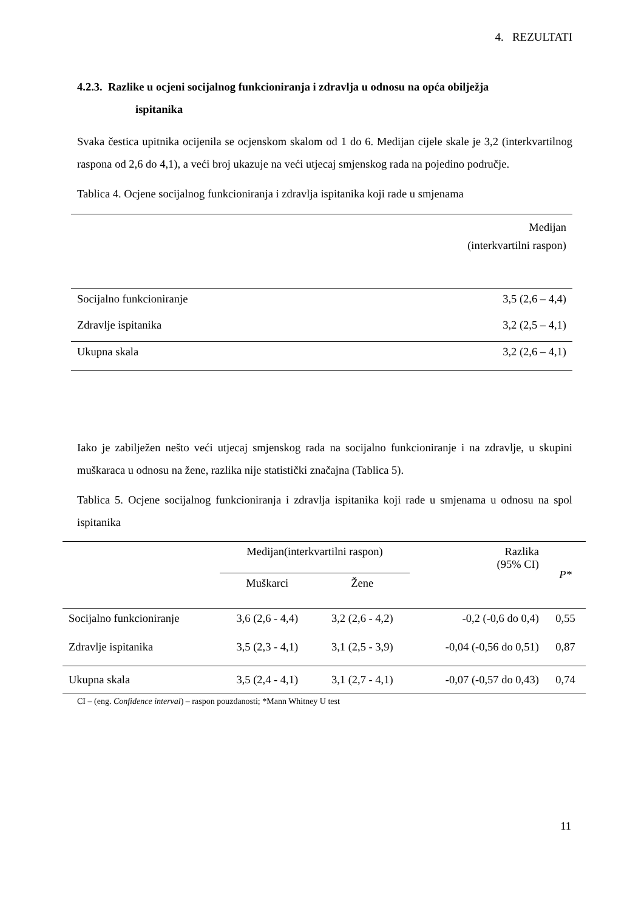4. REZULTATI
4.2.3. Razlike u ocjeni socijalnog funkcioniranja i zdravlja u odnosu na opća obilježja
ispitanika
Svaka čestica upitnika ocijenila se ocjenskom skalom od 1 do 6. Medijan cijele skale je 3,2 (interkvartilnog raspona od 2,6 do 4,1), a veći broj ukazuje na veći utjecaj smjenskog rada na pojedino područje.
Tablica 4. Ocjene socijalnog funkcioniranja i zdravlja ispitanika koji rade u smjenama
| | Medijan (interkvartilni raspon) |
| Socijalno funkcioniranje | 3,5 (2,6 – 4,4) |
| Zdravlje ispitanika | 3,2 (2,5 – 4,1) |
| Ukupna skala | 3,2 (2,6 – 4,1) |
Iako je zabilježen nešto veći utjecaj smjenskog rada na socijalno funkcioniranje i na zdravlje, u skupini muškaraca u odnosu na žene, razlika nije statistički značajna (Tablica 5).
Tablica 5. Ocjene socijalnog funkcioniranja i zdravlja ispitanika koji rade u smjenama u odnosu na spol ispitanika
| | Medijan(interkvartilni raspon) | | Razlika (95% CI) | P* |
| --- | --- | --- | --- | --- |
| | Muškarci | Žene | | |
| Socijalno funkcioniranje | 3,6 (2,6 - 4,4) | 3,2 (2,6 - 4,2) | -0,2 (-0,6 do 0,4) | 0,55 |
| Zdravlje ispitanika | 3,5 (2,3 - 4,1) | 3,1 (2,5 - 3,9) | -0,04 (-0,56 do 0,51) | 0,87 |
| Ukupna skala | 3,5 (2,4 - 4,1) | 3,1 (2,7 - 4,1) | -0,07 (-0,57 do 0,43) | 0,74 |
CI – (eng. Confidence interval) – raspon pouzdanosti; *Mann Whitney U test
11